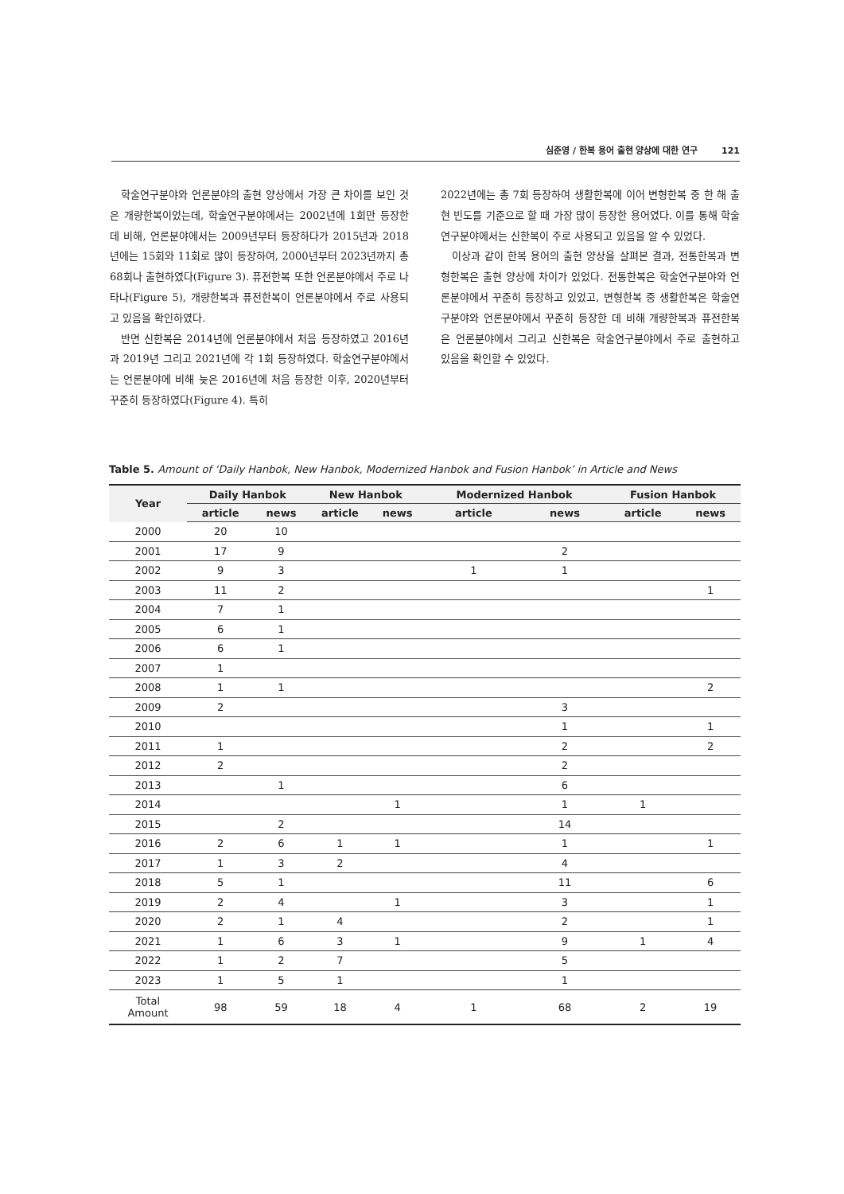심준영 / 한복 용어 출현 양상에 대한 연구 121
학술연구분야와 언론분야의 출현 양상에서 가장 큰 차이를 보인 것은 개량한복이었는데, 학술연구분야에서는 2002년에 1회만 등장한 데 비해, 언론분야에서는 2009년부터 등장하다가 2015년과 2018년에는 15회와 11회로 많이 등장하여, 2000년부터 2023년까지 총 68회나 출현하였다(Figure 3). 퓨전한복 또한 언론분야에서 주로 나타나(Figure 5), 개량한복과 퓨전한복이 언론분야에서 주로 사용되고 있음을 확인하였다.
반면 신한복은 2014년에 언론분야에서 처음 등장하였고 2016년과 2019년 그리고 2021년에 각 1회 등장하였다. 학술연구분야에서는 언론분야에 비해 늦은 2016년에 처음 등장한 이후, 2020년부터 꾸준히 등장하였다(Figure 4). 특히
2022년에는 총 7회 등장하여 생활한복에 이어 변형한복 중 한 해 출현 빈도를 기준으로 할 때 가장 많이 등장한 용어였다. 이를 통해 학술연구분야에서는 신한복이 주로 사용되고 있음을 알 수 있었다.
이상과 같이 한복 용어의 출현 양상을 살펴본 결과, 전통한복과 변형한복은 출현 양상에 차이가 있었다. 전통한복은 학술연구분야와 언론분야에서 꾸준히 등장하고 있었고, 변형한복 중 생활한복은 학술연구분야와 언론분야에서 꾸준히 등장한 데 비해 개량한복과 퓨전한복은 언론분야에서 그리고 신한복은 학술연구분야에서 주로 출현하고 있음을 확인할 수 있었다.
Table 5. Amount of ‘Daily Hanbok, New Hanbok, Modernized Hanbok and Fusion Hanbok’ in Article and News
| Year | Daily Hanbok | | New Hanbok | | Modernized Hanbok | | Fusion Hanbok | |
| --- | --- | --- | --- | --- | --- | --- | --- | --- |
| | article | news | article | news | article | news | article | news |
| 2000 | 20 | 10 | | | | | | |
| 2001 | 17 | 9 | | | | 2 | | |
| 2002 | 9 | 3 | | | 1 | 1 | | |
| 2003 | 11 | 2 | | | | | | 1 |
| 2004 | 7 | 1 | | | | | | |
| 2005 | 6 | 1 | | | | | | |
| 2006 | 6 | 1 | | | | | | |
| 2007 | 1 | | | | | | | |
| 2008 | 1 | 1 | | | | | | 2 |
| 2009 | 2 | | | | | 3 | | |
| 2010 | | | | | | 1 | | 1 |
| 2011 | 1 | | | | | 2 | | 2 |
| 2012 | 2 | | | | | 2 | | |
| 2013 | | 1 | | | | 6 | | |
| 2014 | | | | 1 | | 1 | 1 | |
| 2015 | | 2 | | | | 14 | | |
| 2016 | 2 | 6 | 1 | 1 | | 1 | | 1 |
| 2017 | 1 | 3 | 2 | | | 4 | | |
| 2018 | 5 | 1 | | | | 11 | | 6 |
| 2019 | 2 | 4 | | 1 | | 3 | | 1 |
| 2020 | 2 | 1 | 4 | | | 2 | | 1 |
| 2021 | 1 | 6 | 3 | 1 | | 9 | 1 | 4 |
| 2022 | 1 | 2 | 7 | | | 5 | | |
| 2023 | 1 | 5 | 1 | | | 1 | | |
| Total Amount | 98 | 59 | 18 | 4 | 1 | 68 | 2 | 19 |